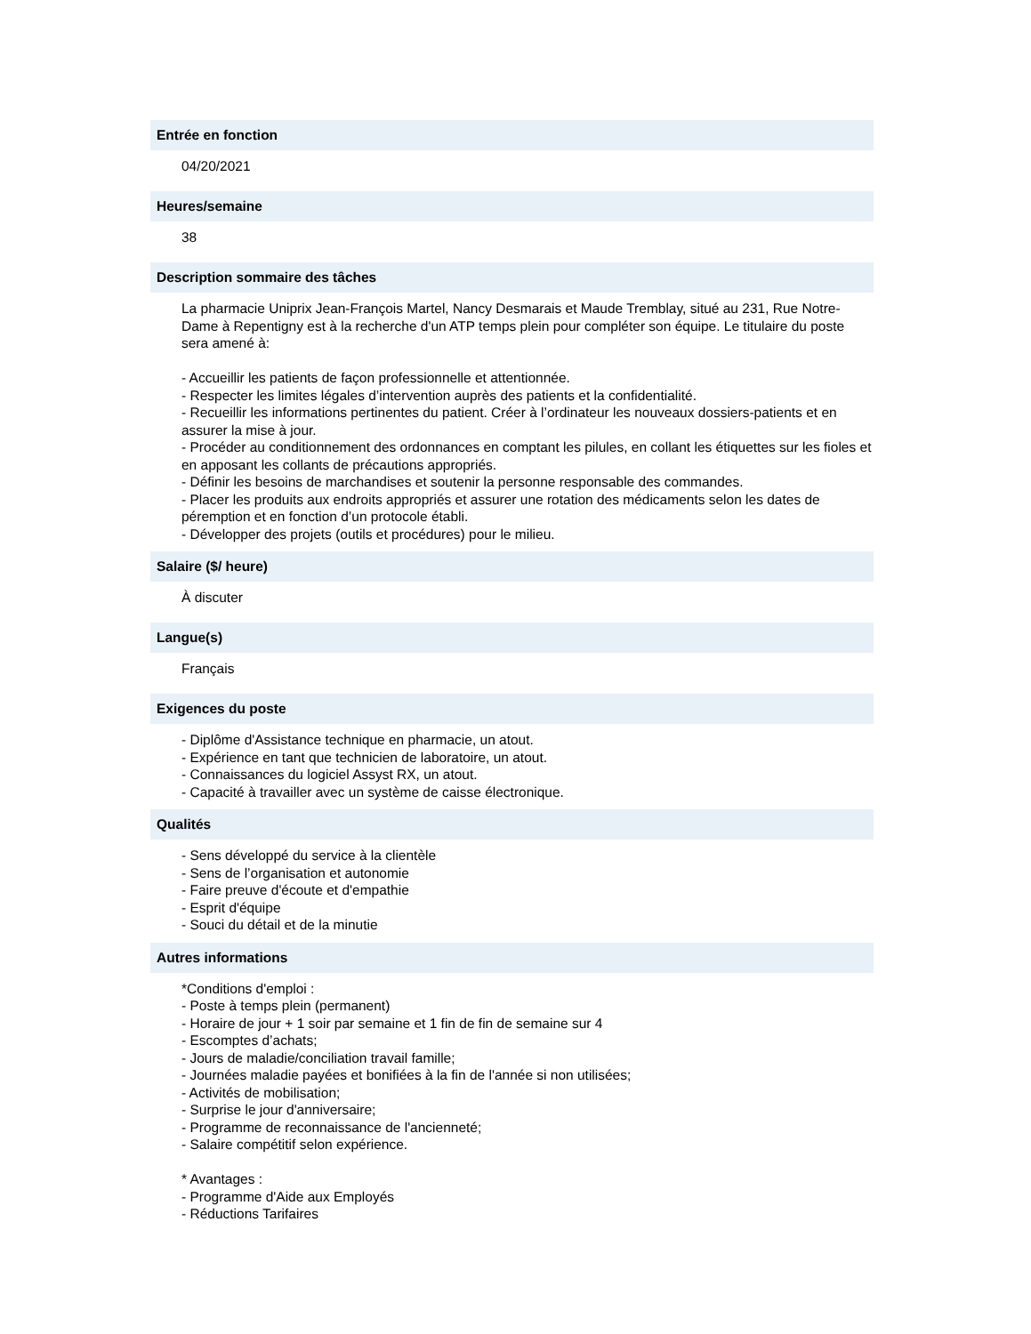Entrée en fonction
04/20/2021
Heures/semaine
38
Description sommaire des tâches
La pharmacie Uniprix Jean-François Martel, Nancy Desmarais et Maude Tremblay, situé au 231, Rue Notre-Dame à Repentigny est à la recherche d'un ATP temps plein pour compléter son équipe. Le titulaire du poste sera amené à:
- Accueillir les patients de façon professionnelle et attentionnée.
- Respecter les limites légales d’intervention auprès des patients et la confidentialité.
- Recueillir les informations pertinentes du patient. Créer à l’ordinateur les nouveaux dossiers-patients et en assurer la mise à jour.
- Procéder au conditionnement des ordonnances en comptant les pilules, en collant les étiquettes sur les fioles et en apposant les collants de précautions appropriés.
- Définir les besoins de marchandises et soutenir la personne responsable des commandes.
- Placer les produits aux endroits appropriés et assurer une rotation des médicaments selon les dates de péremption et en fonction d’un protocole établi.
- Développer des projets (outils et procédures) pour le milieu.
Salaire ($/ heure)
À discuter
Langue(s)
Français
Exigences du poste
- Diplôme d'Assistance technique en pharmacie, un atout.
- Expérience en tant que technicien de laboratoire, un atout.
- Connaissances du logiciel Assyst RX, un atout.
- Capacité à travailler avec un système de caisse électronique.
Qualités
- Sens développé du service à la clientèle
- Sens de l’organisation et autonomie
- Faire preuve d'écoute et d'empathie
- Esprit d'équipe
- Souci du détail et de la minutie
Autres informations
*Conditions d'emploi :
- Poste à temps plein (permanent)
- Horaire de jour + 1 soir par semaine et 1 fin de fin de semaine sur 4
- Escomptes d’achats;
- Jours de maladie/conciliation travail famille;
- Journées maladie payées et bonifiées à la fin de l'année si non utilisées;
- Activités de mobilisation;
- Surprise le jour d'anniversaire;
- Programme de reconnaissance de l'ancienneté;
- Salaire compétitif selon expérience.
* Avantages :
- Programme d'Aide aux Employés
- Réductions Tarifaires